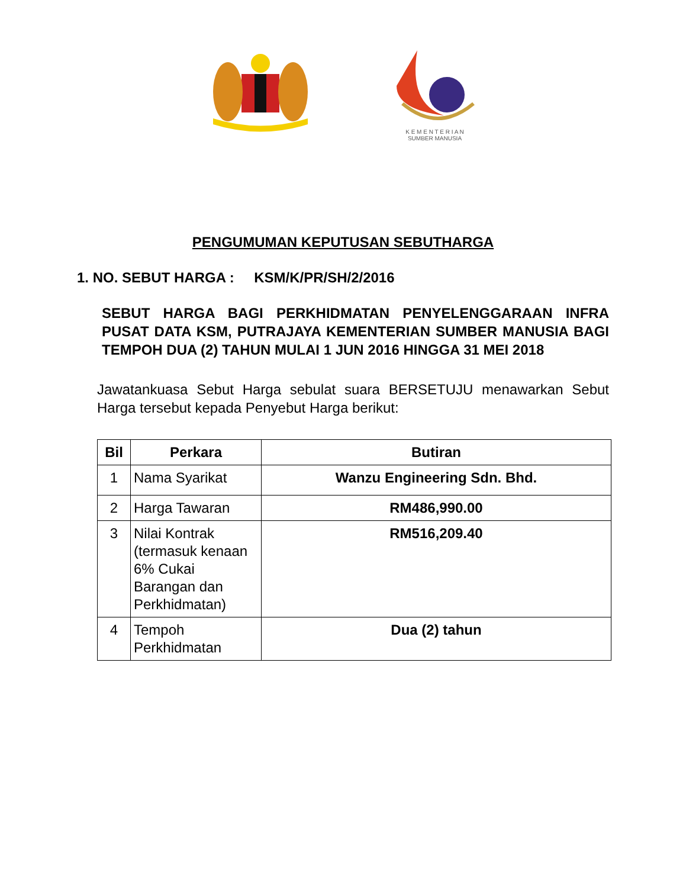K E M E N T E R I A N
SUMBER MANUSIA
PENGUMUMAN KEPUTUSAN SEBUTHARGA
1. NO. SEBUT HARGA : KSM/K/PR/SH/2/2016
SEBUT HARGA BAGI PERKHIDMATAN PENYELENGGARAAN INFRA PUSAT DATA KSM, PUTRAJAYA KEMENTERIAN SUMBER MANUSIA BAGI TEMPOH DUA (2) TAHUN MULAI 1 JUN 2016 HINGGA 31 MEI 2018
Jawatankuasa Sebut Harga sebulat suara BERSETUJU menawarkan Sebut Harga tersebut kepada Penyebut Harga berikut:
| Bil | Perkara | Butiran |
| --- | --- | --- |
| 1 | Nama Syarikat | Wanzu Engineering Sdn. Bhd. |
| 2 | Harga Tawaran | RM486,990.00 |
| 3 | Nilai Kontrak (termasuk kenaan 6% Cukai Barangan dan Perkhidmatan) | RM516,209.40 |
| 4 | Tempoh Perkhidmatan | Dua (2) tahun |